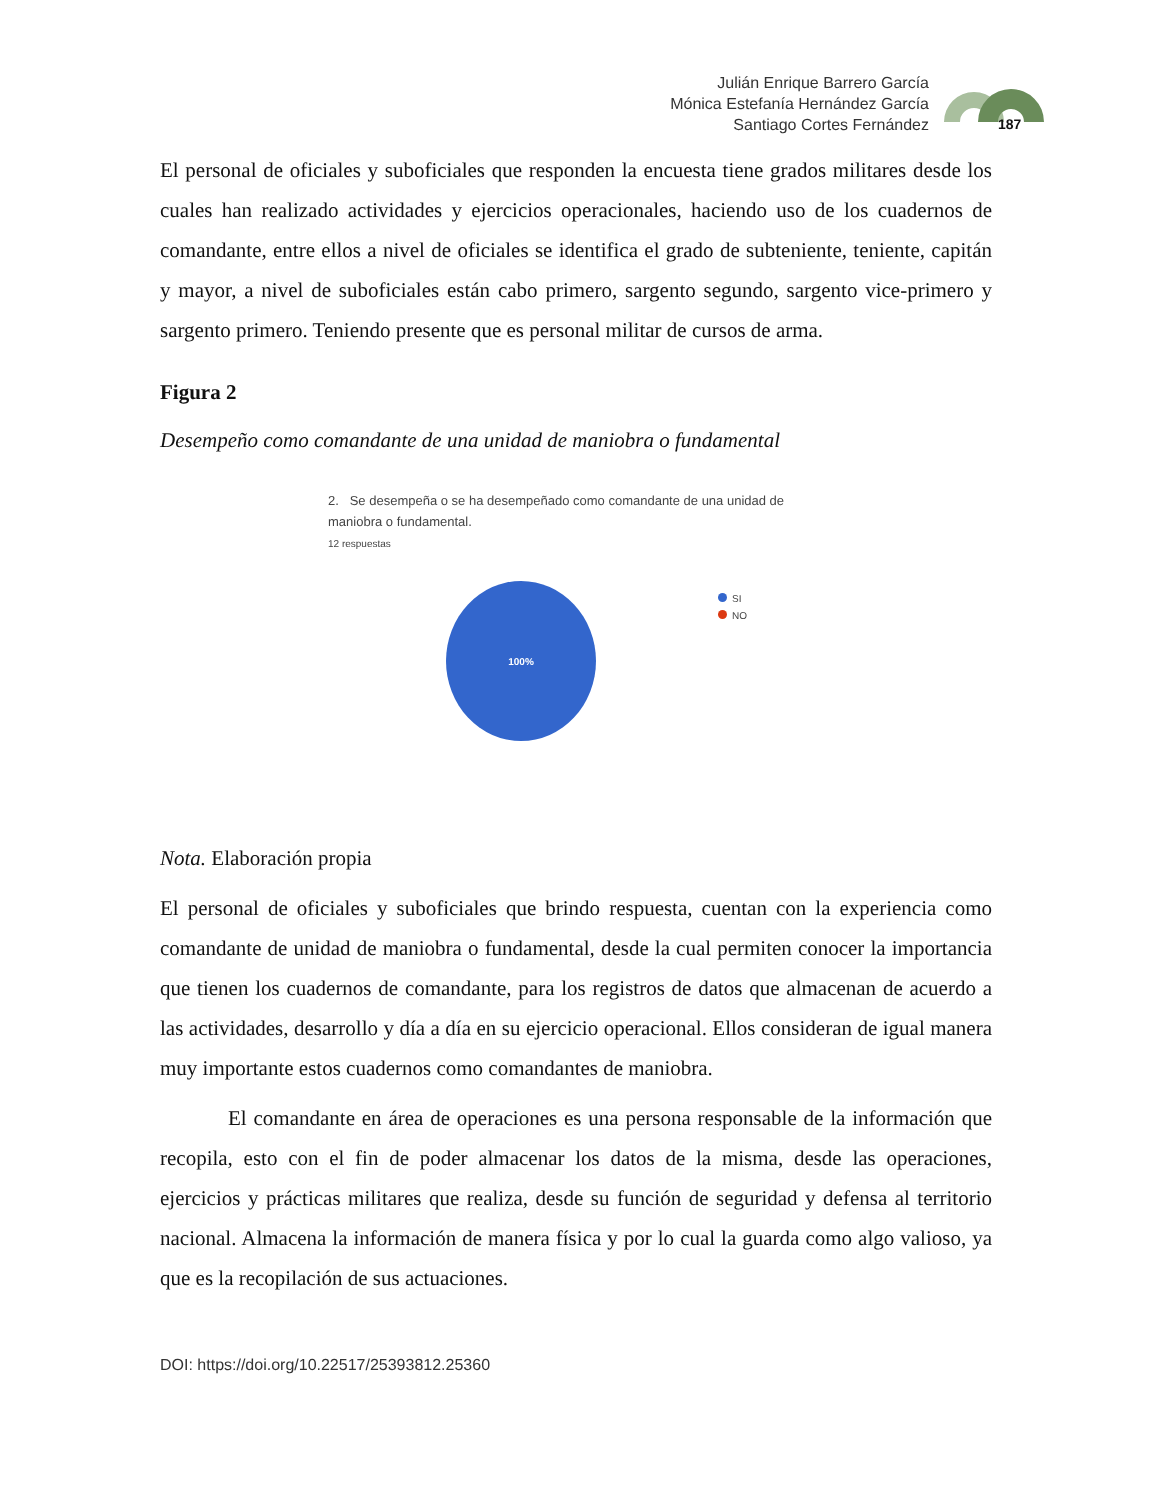Julián Enrique Barrero García
Mónica Estefanía Hernández García
Santiago Cortes Fernández
187
El personal de oficiales y suboficiales que responden la encuesta tiene grados militares desde los cuales han realizado actividades y ejercicios operacionales, haciendo uso de los cuadernos de comandante, entre ellos a nivel de oficiales se identifica el grado de subteniente, teniente, capitán y mayor, a nivel de suboficiales están cabo primero, sargento segundo, sargento vice-primero y sargento primero. Teniendo presente que es personal militar de cursos de arma.
Figura 2
Desempeño como comandante de una unidad de maniobra o fundamental
2. Se desempeña o se ha desempeñado como comandante de una unidad de maniobra o fundamental.
12 respuestas
100%
SI
NO
Nota. Elaboración propia
El personal de oficiales y suboficiales que brindo respuesta, cuentan con la experiencia como comandante de unidad de maniobra o fundamental, desde la cual permiten conocer la importancia que tienen los cuadernos de comandante, para los registros de datos que almacenan de acuerdo a las actividades, desarrollo y día a día en su ejercicio operacional. Ellos consideran de igual manera muy importante estos cuadernos como comandantes de maniobra.
El comandante en área de operaciones es una persona responsable de la información que recopila, esto con el fin de poder almacenar los datos de la misma, desde las operaciones, ejercicios y prácticas militares que realiza, desde su función de seguridad y defensa al territorio nacional. Almacena la información de manera física y por lo cual la guarda como algo valioso, ya que es la recopilación de sus actuaciones.
DOI: https://doi.org/10.22517/25393812.25360